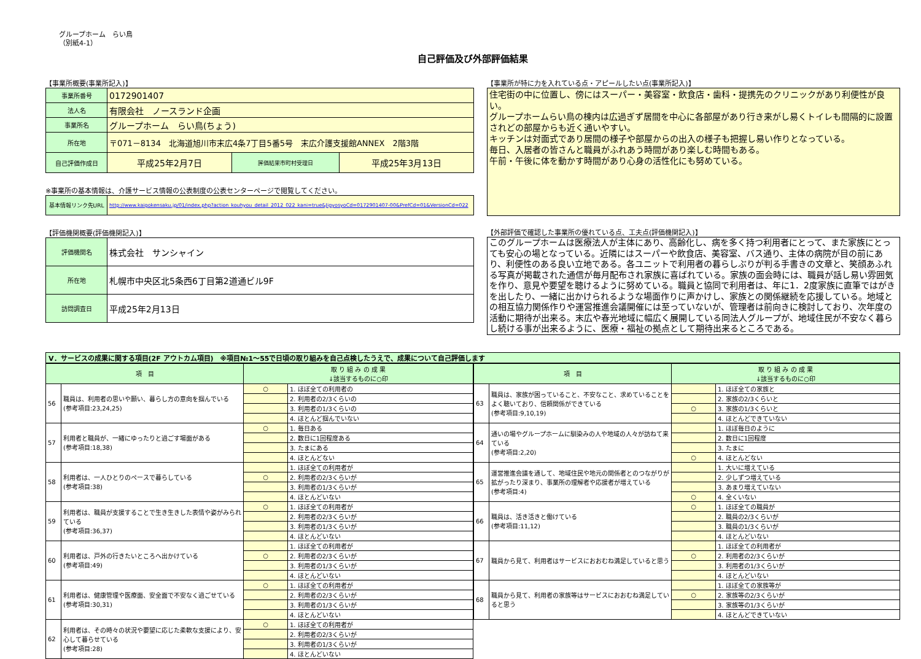グループホーム　らい鳥
（別紙4-1）
自己評価及び外部評価結果
【事業所概要(事業所記入)】
| 事業所番号 | 0172901407 | | |
| 法人名 | 有限会社 ノースランド企画 | | |
| 事業所名 | グループホーム らい鳥(ちょう) | | |
| 所在地 | 〒071－8134 北海道旭川市末広4条7丁目5番5号 末広介護支援館ANNEX 2階3階 | | |
| 自己評価作成日 | 平成25年2月7日 | 評価結果市町村受理日 | 平成25年3月13日 |
※事業所の基本情報は、介護サービス情報の公表制度の公表センターページで閲覧してください。
| 基本情報リンク先URL | http://www.kaigokensaku.jp/01/index.php?action_kouhyou_detail_2012_022_kani=true&JigyosyoCd=0172901407-00&PrefCd=01&VersionCd=022 |
【評価機関概要(評価機関記入)】
| 評価機関名 | 株式会社 サンシャイン |
| 所在地 | 札幌市中央区北5条西6丁目第2道通ビル9F |
| 訪問調査日 | 平成25年2月13日 |
【事業所が特に力を入れている点・アピールしたい点(事業所記入)】
住宅街の中に位置し、傍にはスーパー・美容室・飲食店・歯科・提携先のクリニックがあり利便性が良い。
グループホームらい鳥の棟内は広過ぎず居間を中心に各部屋があり行き来がし易くトイレも間隔的に設置されどの部屋からも近く通いやすい。
キッチンは対面式であり居間の様子や部屋からの出入の様子も把握し易い作りとなっている。
毎日、入居者の皆さんと職員がふれあう時間があり楽しむ時間もある。
午前・午後に体を動かす時間があり心身の活性化にも努めている。
【外部評価で確認した事業所の優れている点、工夫点(評価機関記入)】
このグループホームは医療法人が主体にあり、高齢化し、病を多く持つ利用者にとって、また家族にとっても安心の場となっている。近隣にはスーパーや飲食店、美容室、バス通り、主体の病院が目の前にあり、利便性のある良い立地である。各ユニットで利用者の暮らしぶりが判る手書きの文章と、笑顔あふれる写真が掲載された通信が毎月配布され家族に喜ばれている。家族の面会時には、職員が話し易い雰囲気を作り、意見や要望を聴けるように努めている。職員と協同で利用者は、年に1．2度家族に直筆ではがきを出したり、一緒に出かけられるような場面作りに声かけし、家族との関係継続を応援している。地域との相互協力関係作りや運営推進会議開催には至っていないが、管理者は前向きに検討しており、次年度の活動に期待が出来る。末広や春光地域に幅広く展開している同法人グループが、地域住民が不安なく暮らし続ける事が出来るように、医療・福祉の拠点として期待出来るところである。
Ⅴ．サービスの成果に関する項目(2F アウトカム項目)　※項目№1～55で日頃の取り組みを自己点検したうえで、成果について自己評価します
| 項 目 | | 取 り 組 み の 成 果 ↓該当するものに○印 | |
| --- | --- | --- | --- |
| 56 | 職員は、利用者の思いや願い、暮らし方の意向を掴んでいる (参考項目:23,24,25) | ○ | 1. ほぼ全ての利用者の |
| | | | 2. 利用者の2/3くらいの |
| | | | 3. 利用者の1/3くらいの |
| | | | 4. ほとんど掴んでいない |
| 57 | 利用者と職員が、一緒にゆったりと過ごす場面がある (参考項目:18,38) | ○ | 1. 毎日ある |
| | | | 2. 数日に1回程度ある |
| | | | 3. たまにある |
| | | | 4. ほとんどない |
| 58 | 利用者は、一人ひとりのペースで暮らしている (参考項目:38) | | 1. ほぼ全ての利用者が |
| | | ○ | 2. 利用者の2/3くらいが |
| | | | 3. 利用者の1/3くらいが |
| | | | 4. ほとんどいない |
| 59 | 利用者は、職員が支援することで生き生きした表情や姿がみられている (参考項目:36,37) | ○ | 1. ほぼ全ての利用者が |
| | | | 2. 利用者の2/3くらいが |
| | | | 3. 利用者の1/3くらいが |
| | | | 4. ほとんどいない |
| 60 | 利用者は、戸外の行きたいところへ出かけている (参考項目:49) | | 1. ほぼ全ての利用者が |
| | | ○ | 2. 利用者の2/3くらいが |
| | | | 3. 利用者の1/3くらいが |
| | | | 4. ほとんどいない |
| 61 | 利用者は、健康管理や医療面、安全面で不安なく過ごせている (参考項目:30,31) | ○ | 1. ほぼ全ての利用者が |
| | | | 2. 利用者の2/3くらいが |
| | | | 3. 利用者の1/3くらいが |
| | | | 4. ほとんどいない |
| 62 | 利用者は、その時々の状況や要望に応じた柔軟な支援により、安心して暮らせている (参考項目:28) | ○ | 1. ほぼ全ての利用者が |
| | | | 2. 利用者の2/3くらいが |
| | | | 3. 利用者の1/3くらいが |
| | | | 4. ほとんどいない |
| 項 目 | | 取 り 組 み の 成 果 ↓該当するものに○印 | |
| --- | --- | --- | --- |
| 63 | 職員は、家族が困っていること、不安なこと、求めていることをよく聴いており、信頼関係ができている (参考項目:9,10,19) | | 1. ほぼ全ての家族と |
| | | | 2. 家族の2/3くらいと |
| | | ○ | 3. 家族の1/3くらいと |
| | | | 4. ほとんどできていない |
| 64 | 通いの場やグループホームに馴染みの人や地域の人々が訪ねて来ている (参考項目:2,20) | | 1. ほぼ毎日のように |
| | | | 2. 数日に1回程度 |
| | | | 3. たまに |
| | | ○ | 4. ほとんどない |
| 65 | 運営推進会議を通して、地域住民や地元の関係者とのつながりが拡がったり深まり、事業所の理解者や応援者が増えている (参考項目:4) | | 1. 大いに増えている |
| | | | 2. 少しずつ増えている |
| | | | 3. あまり増えていない |
| | | ○ | 4. 全くいない |
| 66 | 職員は、活き活きと働けている (参考項目:11,12) | ○ | 1. ほぼ全ての職員が |
| | | | 2. 職員の2/3くらいが |
| | | | 3. 職員の1/3くらいが |
| | | | 4. ほとんどいない |
| 67 | 職員から見て、利用者はサービスにおおむね満足していると思う | | 1. ほぼ全ての利用者が |
| | | ○ | 2. 利用者の2/3くらいが |
| | | | 3. 利用者の1/3くらいが |
| | | | 4. ほとんどいない |
| 68 | 職員から見て、利用者の家族等はサービスにおおむね満足していると思う | | 1. ほぼ全ての家族等が |
| | | ○ | 2. 家族等の2/3くらいが |
| | | | 3. 家族等の1/3くらいが |
| | | | 4. ほとんどできていない |